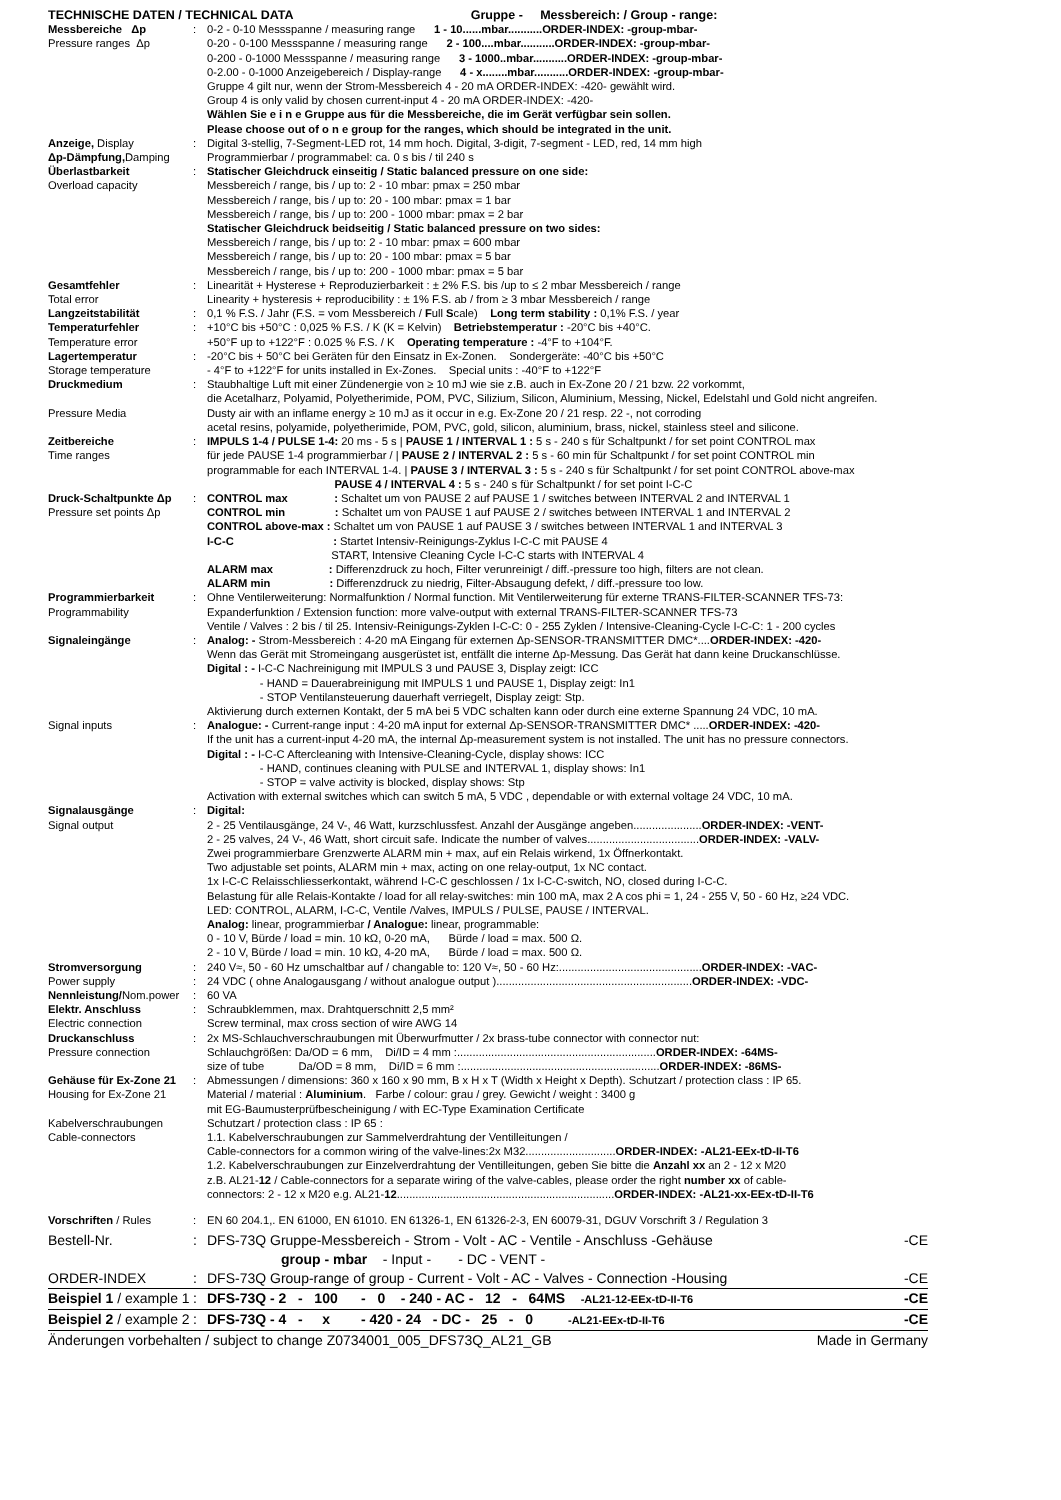| TECHNISCHE DATEN / TECHNICAL DATA Gruppe - Messbereich: / Group - range: | | |
| Messbereiche Δp Pressure ranges Δp | : | 0-2 - 0-10 Messspanne / measuring range 1 - 10......mbar...........ORDER-INDEX: -group-mbar- 0-20 - 0-100 Messspanne / measuring range 2 - 100....mbar...........ORDER-INDEX: -group-mbar- 0-200 - 0-1000 Messspanne / measuring range 3 - 1000..mbar...........ORDER-INDEX: -group-mbar- 0-2.00 - 0-1000 Anzeigebereich / Display-range 4 - x........mbar...........ORDER-INDEX: -group-mbar- Gruppe 4 gilt nur, wenn der Strom-Messbereich 4 - 20 mA ORDER-INDEX: -420- gewählt wird. Group 4 is only valid by chosen current-input 4 - 20 mA ORDER-INDEX: -420- Wählen Sie e i n e Gruppe aus für die Messbereiche, die im Gerät verfügbar sein sollen. Please choose out of o n e group for the ranges, which should be integrated in the unit. |
| Anzeige, Display Δp-Dämpfung, Damping | : | Digital 3-stellig, 7-Segment-LED rot, 14 mm hoch. Digital, 3-digit, 7-segment - LED, red, 14 mm high Programmierbar / programmabel: ca. 0 s bis / til 240 s |
| Überlastbarkeit Overload capacity | : | Statischer Gleichdruck einseitig / Static balanced pressure on one side: Messbereich / range, bis / up to: 2 - 10 mbar: pmax = 250 mbar Messbereich / range, bis / up to: 20 - 100 mbar: pmax = 1 bar Messbereich / range, bis / up to: 200 - 1000 mbar: pmax = 2 bar Statischer Gleichdruck beidseitig / Static balanced pressure on two sides: Messbereich / range, bis / up to: 2 - 10 mbar: pmax = 600 mbar Messbereich / range, bis / up to: 20 - 100 mbar: pmax = 5 bar Messbereich / range, bis / up to: 200 - 1000 mbar: pmax = 5 bar |
| Gesamtfehler Total error | : | Linearität + Hysterese + Reproduzierbarkeit : ± 2% F.S. bis /up to ≤ 2 mbar Messbereich / range Linearity + hysteresis + reproducibility : ± 1% F.S. ab / from ≥ 3 mbar Messbereich / range |
| Langzeitstabilität | : | 0,1 % F.S. / Jahr (F.S. = vom Messbereich / F ull S cale) Long term stability : 0,1% F.S. / year |
| Temperaturfehler Temperature error | : | +10°C bis +50°C : 0,025 % F.S. / K (K = Kelvin) Betriebstemperatur : -20°C bis +40°C. +50°F up to +122°F : 0.025 % F.S. / K Operating temperature : -4°F to +104°F. |
| Lagertemperatur Storage temperature | : | -20°C bis + 50°C bei Geräten für den Einsatz in Ex-Zonen. Sondergeräte: -40°C bis +50°C - 4°F to +122°F for units installed in Ex-Zones. Special units : -40°F to +122°F |
| Druckmedium Pressure Media | : | Staubhaltige Luft mit einer Zündenergie von ≥ 10 mJ wie sie z.B. auch in Ex-Zone 20 / 21 bzw. 22 vorkommt, die Acetalharz, Polyamid, Polyetherimide, POM, PVC, Silizium, Silicon, Aluminium, Messing, Nickel, Edelstahl und Gold nicht angreifen. Dusty air with an inflame energy ≥ 10 mJ as it occur in e.g. Ex-Zone 20 / 21 resp. 22 -, not corroding acetal resins, polyamide, polyetherimide, POM, PVC, gold, silicon, aluminium, brass, nickel, stainless steel and silicone. |
| Zeitbereiche Time ranges | : | IMPULS 1-4 / PULSE 1-4: 20 ms - 5 s / PAUSE 1 / INTERVAL 1 : 5 s - 240 s für Schaltpunkt / for set point CONTROL max für jede PAUSE 1-4 programmierbar / / PAUSE 2 / INTERVAL 2 : 5 s - 60 min für Schaltpunkt / for set point CONTROL min programmable for each INTERVAL 1-4. / PAUSE 3 / INTERVAL 3 : 5 s - 240 s für Schaltpunkt / for set point CONTROL above-max PAUSE 4 / INTERVAL 4 : 5 s - 240 s für Schaltpunkt / for set point I-C-C |
| Druck-Schaltpunkte Δp Pressure set points Δp | : | CONTROL max : Schaltet um von PAUSE 2 auf PAUSE 1 / switches between INTERVAL 2 and INTERVAL 1 CONTROL min : Schaltet um von PAUSE 1 auf PAUSE 2 / switches between INTERVAL 1 and INTERVAL 2 CONTROL above-max : Schaltet um von PAUSE 1 auf PAUSE 3 / switches between INTERVAL 1 and INTERVAL 3 I-C-C : Startet Intensiv-Reinigungs-Zyklus I-C-C mit PAUSE 4 START, Intensive Cleaning Cycle I-C-C starts with INTERVAL 4 ALARM max : Differenzdruck zu hoch, Filter verunreinigt / diff.-pressure too high, filters are not clean. ALARM min : Differenzdruck zu niedrig, Filter-Absaugung defekt, / diff.-pressure too low. |
| Programmierbarkeit Programmability | : | Ohne Ventilerweiterung: Normalfunktion / Normal function. Mit Ventilerweiterung für externe TRANS-FILTER-SCANNER TFS-73: Expanderfunktion / Extension function: more valve-output with external TRANS-FILTER-SCANNER TFS-73 Ventile / Valves : 2 bis / til 25. Intensiv-Reinigungs-Zyklen I-C-C: 0 - 255 Zyklen / Intensive-Cleaning-Cycle I-C-C: 1 - 200 cycles |
| Signaleingänge | : | Analog: - Strom-Messbereich : 4-20 mA Eingang für externen Δp-SENSOR-TRANSMITTER DMC*.... ORDER-INDEX: -420- Wenn das Gerät mit Stromeingang ausgerüstet ist, entfällt die interne Δp-Messung. Das Gerät hat dann keine Druckanschlüsse. Digital : - I-C-C Nachreinigung mit IMPULS 3 und PAUSE 3, Display zeigt: ICC - HAND = Dauerabreinigung mit IMPULS 1 und PAUSE 1, Display zeigt: In1 - STOP Ventilansteuerung dauerhaft verriegelt, Display zeigt: Stp. Aktivierung durch externen Kontakt, der 5 mA bei 5 VDC schalten kann oder durch eine externe Spannung 24 VDC, 10 mA. |
| Signal inputs | : | Analogue: - Current-range input : 4-20 mA input for external Δp-SENSOR-TRANSMITTER DMC* ..... ORDER-INDEX: -420- If the unit has a current-input 4-20 mA, the internal Δp-measurement system is not installed. The unit has no pressure connectors. Digital : - I-C-C Aftercleaning with Intensive-Cleaning-Cycle, display shows: ICC - HAND, continues cleaning with PULSE and INTERVAL 1, display shows: In1 - STOP = valve activity is blocked, display shows: Stp Activation with external switches which can switch 5 mA, 5 VDC , dependable or with external voltage 24 VDC, 10 mA. |
| Signalausgänge Signal output | : | Digital: 2 - 25 Ventilausgänge, 24 V-, 46 Watt, kurzschlussfest. Anzahl der Ausgänge angeben...................... ORDER-INDEX: -VENT- 2 - 25 valves, 24 V-, 46 Watt, short circuit safe. Indicate the number of valves.................................... ORDER-INDEX: -VALV- Zwei programmierbare Grenzwerte ALARM min + max, auf ein Relais wirkend, 1x Öffnerkontakt. Two adjustable set points, ALARM min + max, acting on one relay-output, 1x NC contact. 1x I-C-C Relaisschliesserkontakt, während I-C-C geschlossen / 1x I-C-C-switch, NO, closed during I-C-C. Belastung für alle Relais-Kontakte / load for all relay-switches: min 100 mA, max 2 A cos phi = 1, 24 - 255 V, 50 - 60 Hz, ≥24 VDC. LED: CONTROL, ALARM, I-C-C, Ventile /Valves, IMPULS / PULSE, PAUSE / INTERVAL. Analog: linear, programmierbar / Analogue: linear, programmable: 0 - 10 V, Bürde / load = min. 10 kΩ, 0-20 mA, Bürde / load = max. 500 Ω. 2 - 10 V, Bürde / load = min. 10 kΩ, 4-20 mA, Bürde / load = max. 500 Ω. |
| Stromversorgung Power supply Nennleistung/ Nom.power | : : : | 240 V≈, 50 - 60 Hz umschaltbar auf / changable to: 120 V≈, 50 - 60 Hz:.............................................. ORDER-INDEX: -VAC- 24 VDC ( ohne Analogausgang / without analogue output )............................................................... ORDER-INDEX: -VDC- 60 VA |
| Elektr. Anschluss Electric connection | : | Schraubklemmen, max. Drahtquerschnitt 2,5 mm² Screw terminal, max cross section of wire AWG 14 |
| Druckanschluss Pressure connection | : | 2x MS-Schlauchverschraubungen mit Überwurfmutter / 2x brass-tube connector with connector nut: Schlauchgrößen: Da/OD = 6 mm, Di/ID = 4 mm :................................................................ ORDER-INDEX: -64MS- size of tube Da/OD = 8 mm, Di/ID = 6 mm :................................................................ ORDER-INDEX: -86MS- |
| Gehäuse für Ex-Zone 21 Housing for Ex-Zone 21 | : | Abmessungen / dimensions: 360 x 160 x 90 mm, B x H x T (Width x Height x Depth). Schutzart / protection class : IP 65. Material / material : Aluminium . Farbe / colour: grau / grey. Gewicht / weight : 3400 g mit EG-Baumusterprüfbescheinigung / with EC-Type Examination Certificate |
| Kabelverschraubungen Cable-connectors | | Schutzart / protection class : IP 65 : 1.1. Kabelverschraubungen zur Sammelverdrahtung der Ventilleitungen / Cable-connectors for a common wiring of the valve-lines:2x M32............................. ORDER-INDEX: -AL21-EEx-tD-II-T6 1.2. Kabelverschraubungen zur Einzelverdrahtung der Ventilleitungen, geben Sie bitte die Anzahl xx an 2 - 12 x M20 z.B. AL21- 12 / Cable-connectors for a separate wiring of the valve-cables, please order the right number xx of cable- connectors: 2 - 12 x M20 e.g. AL21- 12 ...................................................................... ORDER-INDEX: -AL21-xx-EEx-tD-II-T6 |
| Vorschriften / Rules | : | EN 60 204.1,. EN 61000, EN 61010. EN 61326-1, EN 61326-2-3, EN 60079-31, DGUV Vorschrift 3 / Regulation 3 |
| Bestell-Nr. | : | DFS-73Q Gruppe-Messbereich - Strom - Volt - AC - Ventile - Anschluss -Gehäuse | -CE |
| | | group - mbar - Input - - DC - VENT - | |
| ORDER-INDEX | : | DFS-73Q Group-range of group - Current - Volt - AC - Valves - Connection -Housing | -CE |
| Beispiel 1 / example 1 | : | DFS-73Q - 2 - 100 - 0 - 240 - AC - 12 - 64MS -AL21-12-EEx-tD-II-T6 | -CE |
| Beispiel 2 / example 2 | : | DFS-73Q - 4 - x - 420 - 24 - DC - 25 - 0 -AL21-EEx-tD-II-T6 | -CE |
| Änderungen vorbehalten / subject to change Z0734001_005_DFS73Q_AL21_GB | | | Made in Germany |